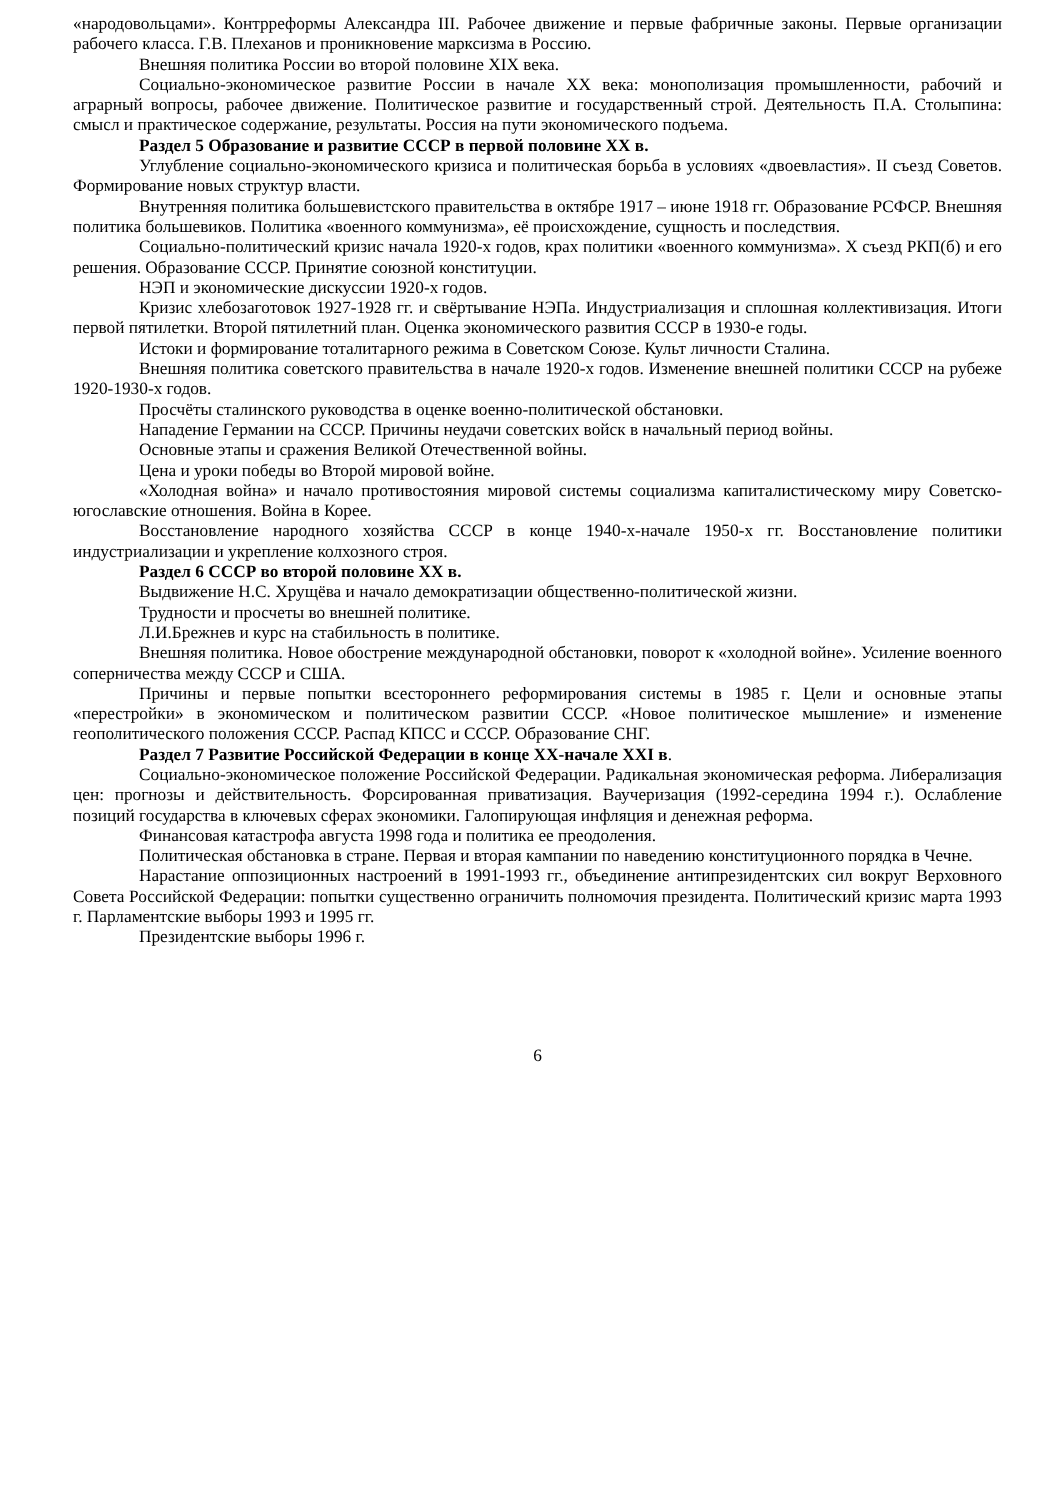«народовольцами». Контрреформы Александра III. Рабочее движение и первые фабричные законы. Первые организации рабочего класса. Г.В. Плеханов и проникновение марксизма в Россию.
Внешняя политика России во второй половине XIX века.
Социально-экономическое развитие России в начале XX века: монополизация промышленности, рабочий и аграрный вопросы, рабочее движение. Политическое развитие и государственный строй. Деятельность П.А. Столыпина: смысл и практическое содержание, результаты. Россия на пути экономического подъема.
Раздел 5 Образование и развитие СССР в первой половине ХХ в.
Углубление социально-экономического кризиса и политическая борьба в условиях «двоевластия». II съезд Советов. Формирование новых структур власти.
Внутренняя политика большевистского правительства в октябре 1917 – июне 1918 гг. Образование РСФСР. Внешняя политика большевиков. Политика «военного коммунизма», её происхождение, сущность и последствия.
Социально-политический кризис начала 1920-х годов, крах политики «военного коммунизма». X съезд РКП(б) и его решения. Образование СССР. Принятие союзной конституции.
НЭП и экономические дискуссии 1920-х годов.
Кризис хлебозаготовок 1927-1928 гг. и свёртывание НЭПа. Индустриализация и сплошная коллективизация. Итоги первой пятилетки. Второй пятилетний план. Оценка экономического развития СССР в 1930-е годы.
Истоки и формирование тоталитарного режима в Советском Союзе. Культ личности Сталина.
Внешняя политика советского правительства в начале 1920-х годов. Изменение внешней политики СССР на рубеже 1920-1930-х годов.
Просчёты сталинского руководства в оценке военно-политической обстановки.
Нападение Германии на СССР. Причины неудачи советских войск в начальный период войны.
Основные этапы и сражения Великой Отечественной войны.
Цена и уроки победы во Второй мировой войне.
«Холодная война» и начало противостояния мировой системы социализма капиталистическому миру Советско-югославские отношения. Война в Корее.
Восстановление народного хозяйства СССР в конце 1940-х-начале 1950-х гг. Восстановление политики индустриализации и укрепление колхозного строя.
Раздел 6 СССР во второй половине ХХ в.
Выдвижение Н.С. Хрущёва и начало демократизации общественно-политической жизни.
Трудности и просчеты во внешней политике.
Л.И.Брежнев и курс на стабильность в политике.
Внешняя политика. Новое обострение международной обстановки, поворот к «холодной войне». Усиление военного соперничества между СССР и США.
Причины и первые попытки всестороннего реформирования системы в 1985 г. Цели и основные этапы «перестройки» в экономическом и политическом развитии СССР. «Новое политическое мышление» и изменение геополитического положения СССР. Распад КПСС и СССР. Образование СНГ.
Раздел 7 Развитие Российской Федерации в конце ХХ-начале ХХI в.
Социально-экономическое положение Российской Федерации. Радикальная экономическая реформа. Либерализация цен: прогнозы и действительность. Форсированная приватизация. Ваучеризация (1992-середина 1994 г.). Ослабление позиций государства в ключевых сферах экономики. Галопирующая инфляция и денежная реформа.
Финансовая катастрофа августа 1998 года и политика ее преодоления.
Политическая обстановка в стране. Первая и вторая кампании по наведению конституционного порядка в Чечне.
Нарастание оппозиционных настроений в 1991-1993 гг., объединение антипрезидентских сил вокруг Верховного Совета Российской Федерации: попытки существенно ограничить полномочия президента. Политический кризис марта 1993 г. Парламентские выборы 1993 и 1995 гг.
Президентские выборы 1996 г.
6